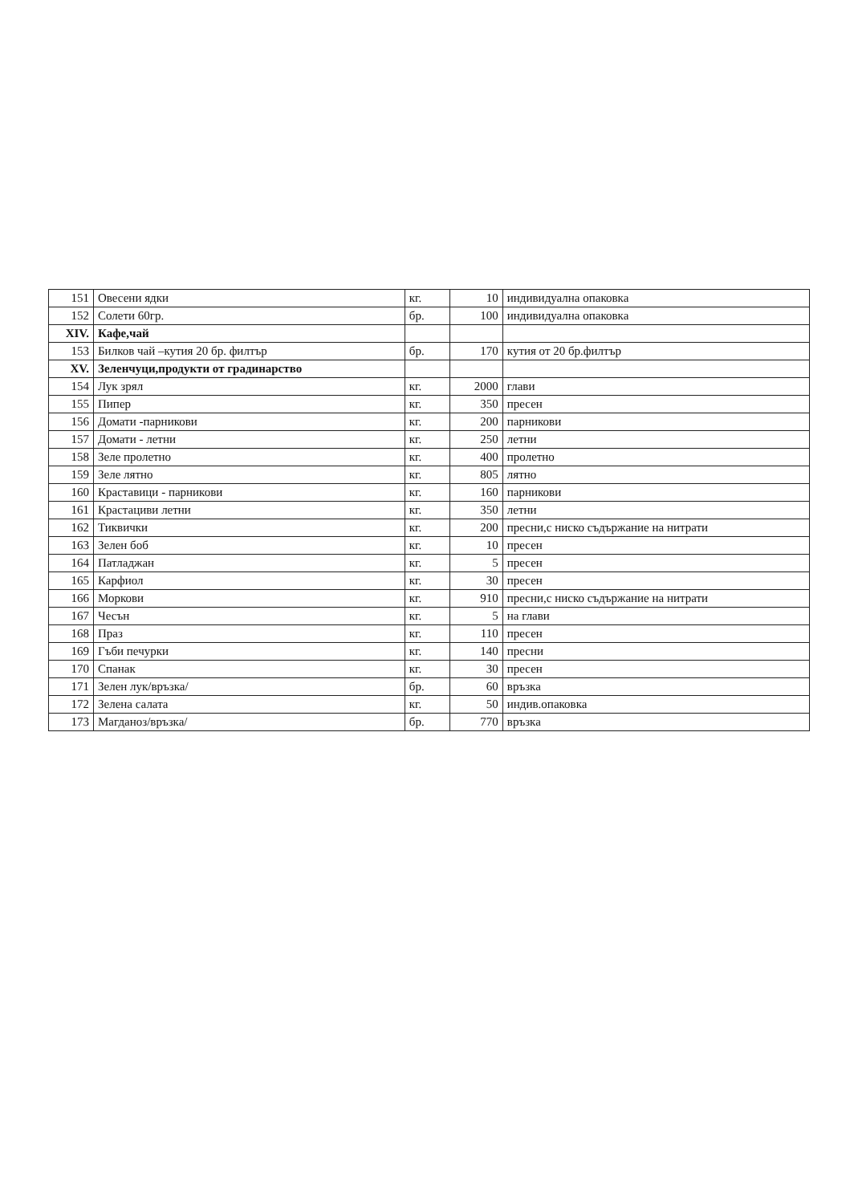| 151 | Овесени ядки | кг. | 10 | индивидуална опаковка |
| 152 | Солети 60гр. | бр. | 100 | индивидуална опаковка |
| XIV. | Кафе,чай | | | |
| 153 | Билков чай –кутия 20 бр. филтър | бр. | 170 | кутия от 20 бр.филтър |
| XV. | Зеленчуци,продукти от градинарство | | | |
| 154 | Лук зрял | кг. | 2000 | глави |
| 155 | Пипер | кг. | 350 | пресен |
| 156 | Домати -парникови | кг. | 200 | парникови |
| 157 | Домати - летни | кг. | 250 | летни |
| 158 | Зеле пролетно | кг. | 400 | пролетно |
| 159 | Зеле лятно | кг. | 805 | лятно |
| 160 | Краставици - парникови | кг. | 160 | парникови |
| 161 | Крастациви летни | кг. | 350 | летни |
| 162 | Тиквички | кг. | 200 | пресни,с ниско съдържание на нитрати |
| 163 | Зелен боб | кг. | 10 | пресен |
| 164 | Патладжан | кг. | 5 | пресен |
| 165 | Карфиол | кг. | 30 | пресен |
| 166 | Моркови | кг. | 910 | пресни,с ниско съдържание на нитрати |
| 167 | Чесън | кг. | 5 | на глави |
| 168 | Праз | кг. | 110 | пресен |
| 169 | Гъби печурки | кг. | 140 | пресни |
| 170 | Спанак | кг. | 30 | пресен |
| 171 | Зелен лук/връзка/ | бр. | 60 | връзка |
| 172 | Зелена салата | кг. | 50 | индив.опаковка |
| 173 | Магданоз/връзка/ | бр. | 770 | връзка |